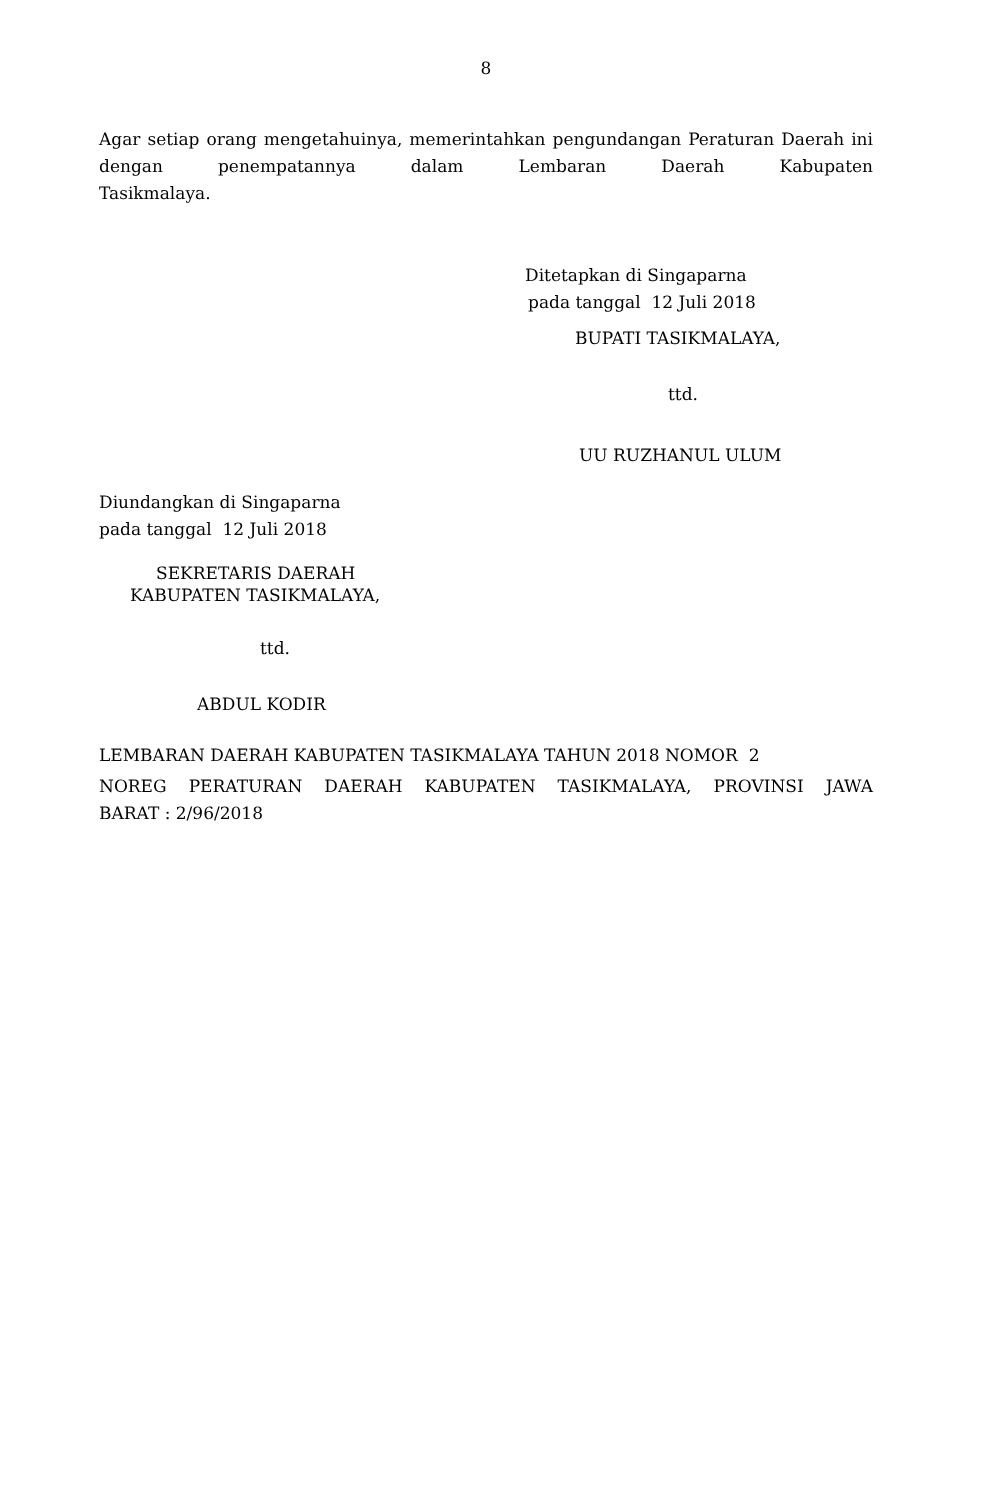8
Agar setiap orang mengetahuinya, memerintahkan pengundangan Peraturan Daerah ini dengan penempatannya dalam Lembaran Daerah Kabupaten
Tasikmalaya.
Ditetapkan di Singaparna
pada tanggal 12 Juli 2018
BUPATI TASIKMALAYA,
ttd.
UU RUZHANUL ULUM
Diundangkan di Singaparna
pada tanggal 12 Juli 2018
SEKRETARIS DAERAH
KABUPATEN TASIKMALAYA,
ttd.
ABDUL KODIR
LEMBARAN DAERAH KABUPATEN TASIKMALAYA TAHUN 2018 NOMOR 2
NOREG PERATURAN DAERAH KABUPATEN TASIKMALAYA, PROVINSI JAWA
BARAT : 2/96/2018